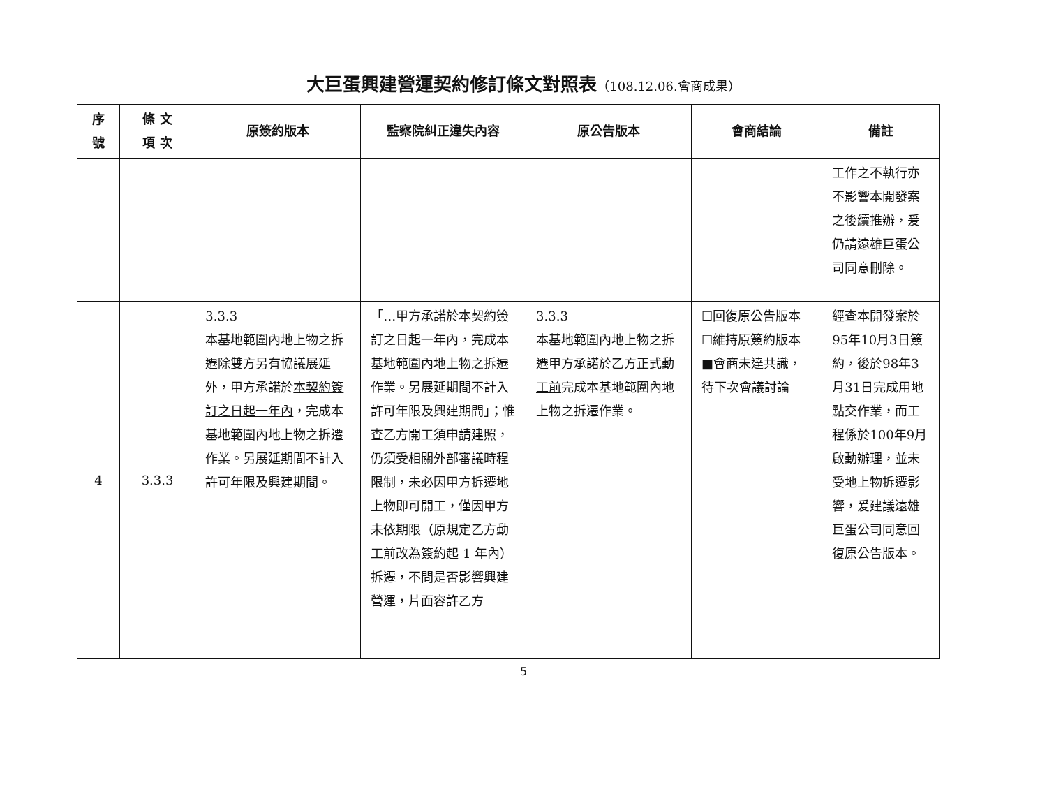大巨蛋興建營運契約修訂條文對照表（108.12.06.會商成果）
| 序號 | 條 文 項 次 | 原簽約版本 | 監察院糾正違失內容 | 原公告版本 | 會商結論 | 備註 |
| --- | --- | --- | --- | --- | --- | --- |
| | | | | | | 工作之不執行亦不影響本開發案之後續推辦，爰仍請遠雄巨蛋公司同意刪除。 |
| 4 | 3.3.3 | 3.3.3 本基地範圍內地上物之拆遷除雙方另有協議展延外，甲方承諾於 本契約簽訂之日起一年內 ，完成本基地範圍內地上物之拆遷作業。另展延期間不計入許可年限及興建期間。 | 「…甲方承諾於本契約簽訂之日起一年內，完成本基地範圍內地上物之拆遷作業。另展延期間不計入許可年限及興建期間」；惟查乙方開工須申請建照，仍須受相關外部審議時程限制，未必因甲方拆遷地上物即可開工，僅因甲方未依期限（原規定乙方動工前改為簽約起 1 年內）拆遷，不問是否影響興建營運，片面容許乙方 | 3.3.3 本基地範圍內地上物之拆遷甲方承諾於 乙方正式動工前 完成本基地範圍內地上物之拆遷作業。 | ☐回復原公告版本 ☐維持原簽約版本 ■會商未達共識，待下次會議討論 | 經查本開發案於95年10月3日簽約，後於98年3月31日完成用地點交作業，而工程係於100年9月啟動辦理，並未受地上物拆遷影響，爰建議遠雄巨蛋公司同意回復原公告版本。 |
5